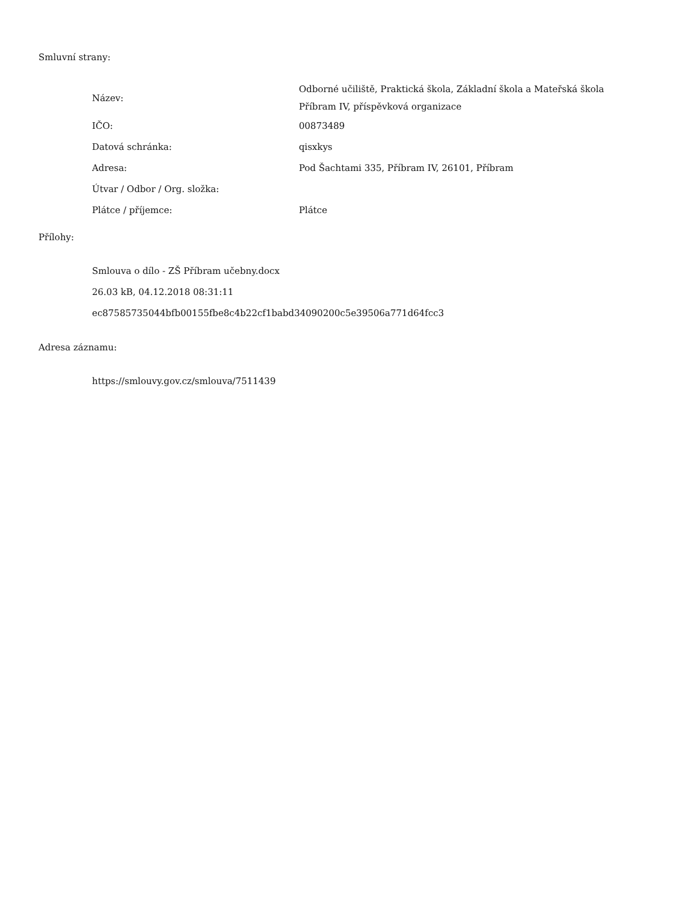Smluvní strany:
| Název: | Odborné učiliště, Praktická škola, Základní škola a Mateřská škola Příbram IV, příspěvková organizace |
| IČO: | 00873489 |
| Datová schránka: | qisxkys |
| Adresa: | Pod Šachtami 335, Příbram IV, 26101, Příbram |
| Útvar / Odbor / Org. složka: | |
| Plátce / příjemce: | Plátce |
Přílohy:
Smlouva o dílo - ZŠ Příbram učebny.docx
26.03 kB, 04.12.2018 08:31:11
ec87585735044bfb00155fbe8c4b22cf1babd34090200c5e39506a771d64fcc3
Adresa záznamu:
https://smlouvy.gov.cz/smlouva/7511439